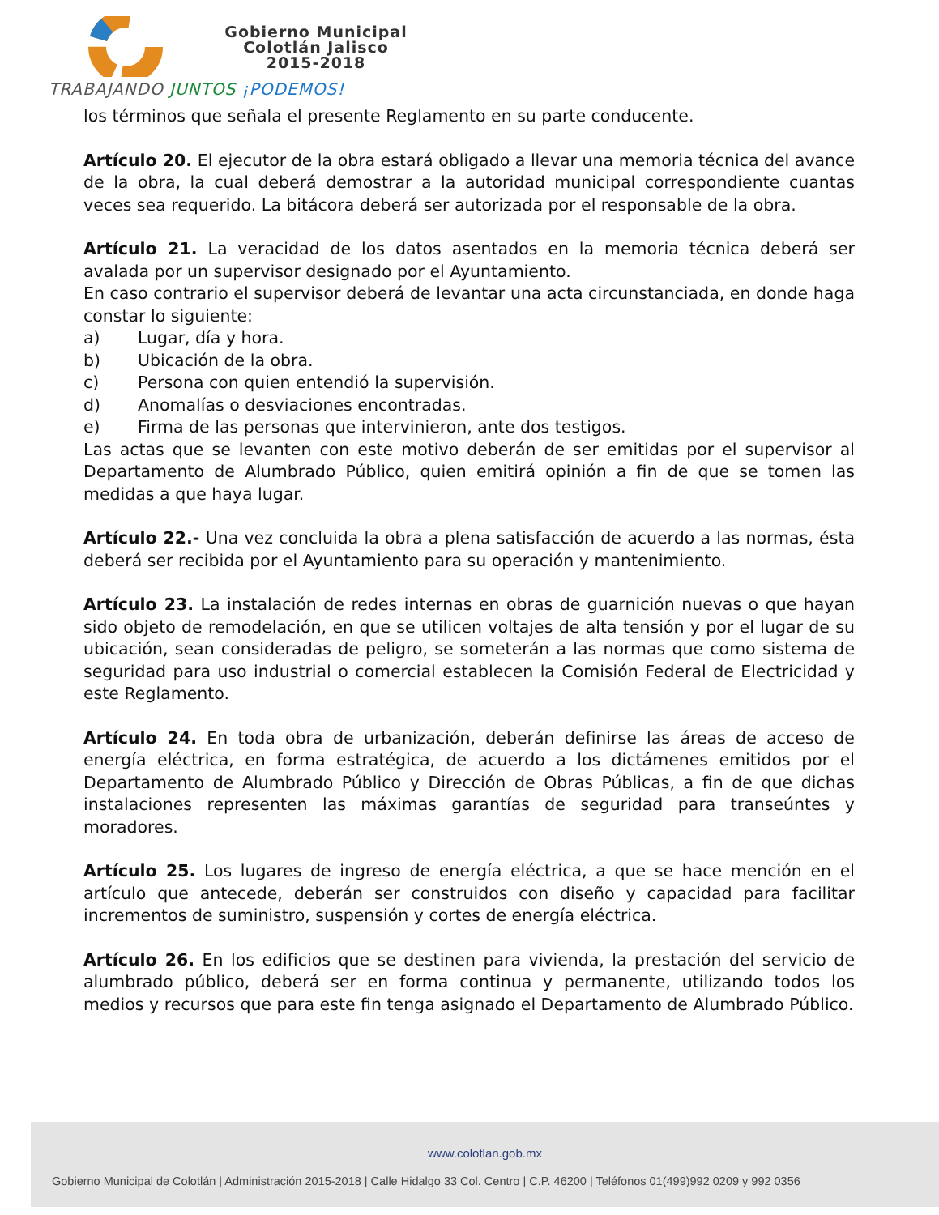Gobierno Municipal
Colotlán Jalisco
2015-2018
TRABAJANDO JUNTOS ¡PODEMOS!
los términos que señala el presente Reglamento en su parte conducente.
Artículo 20. El ejecutor de la obra estará obligado a llevar una memoria técnica del avance de la obra, la cual deberá demostrar a la autoridad municipal correspondiente cuantas veces sea requerido. La bitácora deberá ser autorizada por el responsable de la obra.
Artículo 21. La veracidad de los datos asentados en la memoria técnica deberá ser avalada por un supervisor designado por el Ayuntamiento.
En caso contrario el supervisor deberá de levantar una acta circunstanciada, en donde haga constar lo siguiente:
a) Lugar, día y hora.
b) Ubicación de la obra.
c) Persona con quien entendió la supervisión.
d) Anomalías o desviaciones encontradas.
e) Firma de las personas que intervinieron, ante dos testigos.
Las actas que se levanten con este motivo deberán de ser emitidas por el supervisor al Departamento de Alumbrado Público, quien emitirá opinión a fin de que se tomen las medidas a que haya lugar.
Artículo 22.- Una vez concluida la obra a plena satisfacción de acuerdo a las normas, ésta deberá ser recibida por el Ayuntamiento para su operación y mantenimiento.
Artículo 23. La instalación de redes internas en obras de guarnición nuevas o que hayan sido objeto de remodelación, en que se utilicen voltajes de alta tensión y por el lugar de su ubicación, sean consideradas de peligro, se someterán a las normas que como sistema de seguridad para uso industrial o comercial establecen la Comisión Federal de Electricidad y este Reglamento.
Artículo 24. En toda obra de urbanización, deberán definirse las áreas de acceso de energía eléctrica, en forma estratégica, de acuerdo a los dictámenes emitidos por el Departamento de Alumbrado Público y Dirección de Obras Públicas, a fin de que dichas instalaciones representen las máximas garantías de seguridad para transeúntes y moradores.
Artículo 25. Los lugares de ingreso de energía eléctrica, a que se hace mención en el artículo que antecede, deberán ser construidos con diseño y capacidad para facilitar incrementos de suministro, suspensión y cortes de energía eléctrica.
Artículo 26. En los edificios que se destinen para vivienda, la prestación del servicio de alumbrado público, deberá ser en forma continua y permanente, utilizando todos los medios y recursos que para este fin tenga asignado el Departamento de Alumbrado Público.
www.colotlan.gob.mx
Gobierno Municipal de Colotlán | Administración 2015-2018 | Calle Hidalgo 33 Col. Centro | C.P. 46200 | Teléfonos 01(499)992 0209 y 992 0356